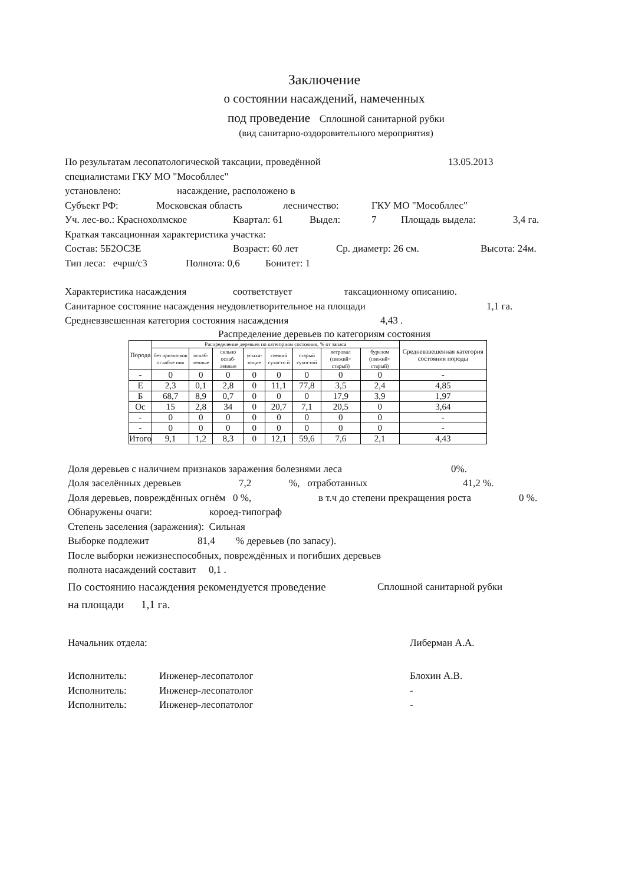Заключение
о состоянии насаждений, намеченных
под проведение Сплошной санитарной рубки
(вид санитарно-оздоровительного мероприятия)
По результатам лесопатологической таксации, проведённой 13.05.2013
специалистами ГКУ МО "Мособллес"
установлено: насаждение, расположено в
Субъект РФ: Московская область лесничество: ГКУ МО "Мособллес"
Уч. лес-во.: Краснохолмское Квартал: 61 Выдел: 7 Площадь выдела: 3,4 га.
Краткая таксационная характеристика участка:
Состав: 5Б2ОС3Е Возраст: 60 лет Ср. диаметр: 26 см. Высота: 24м.
Тип леса: ечрш/с3 Полнота: 0,6 Бонитет: 1
Характеристика насаждения соответствует таксационному описанию.
Санитарное состояние насаждения неудовлетворительное на площади 1,1 га.
Средневзвешенная категория состояния насаждения 4,43 .
Распределение деревьев по категориям состояния
| Порода | Распределение деревьев по категориям состояния, % от запаса | | | | | | | | Средневзвешенная категория состояния породы |
| --- | --- | --- | --- | --- | --- | --- | --- | --- | --- |
| | без призна-ков ослабле ния | ослаб-ленные | сильно ослаб-ленные | усыха-ющие | свежий сухосто й | старый сухостой | ветровал (свежий+ старый) | бурелом (свежий+ старый) | |
| - | 0 | 0 | 0 | 0 | 0 | 0 | 0 | 0 | - |
| Е | 2,3 | 0,1 | 2,8 | 0 | 11,1 | 77,8 | 3,5 | 2,4 | 4,85 |
| Б | 68,7 | 8,9 | 0,7 | 0 | 0 | 0 | 17,9 | 3,9 | 1,97 |
| Ос | 15 | 2,8 | 34 | 0 | 20,7 | 7,1 | 20,5 | 0 | 3,64 |
| - | 0 | 0 | 0 | 0 | 0 | 0 | 0 | 0 | - |
| - | 0 | 0 | 0 | 0 | 0 | 0 | 0 | 0 | - |
| Итого | 9,1 | 1,2 | 8,3 | 0 | 12,1 | 59,6 | 7,6 | 2,1 | 4,43 |
Доля деревьев с наличием признаков заражения болезнями леса 0%.
Доля заселённых деревьев 7,2%, отработанных 41,2 %.
Доля деревьев, повреждённых огнём 0 %, в т.ч до степени прекращения роста 0 %.
Обнаружены очаги: короед-типограф
Степень заселения (заражения): Сильная
Выборке подлежит 81,4% деревьев (по запасу).
После выборки нежизнеспособных, повреждённых и погибших деревьев
полнота насаждений составит 0,1 .
По состоянию насаждения рекомендуется проведение Сплошной санитарной рубки
на площади 1,1 га.
Начальник отдела: Либерман А.А.
Исполнитель: Инженер-лесопатолог Блохин А.В.
Исполнитель: Инженер-лесопатолог -
Исполнитель: Инженер-лесопатолог -